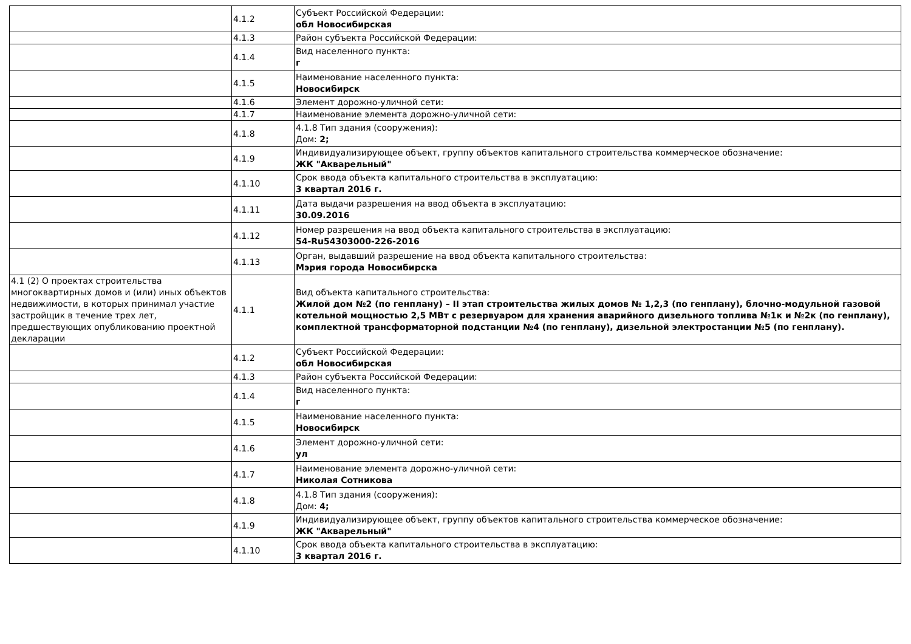| | 4.1.2 | Субъект Российской Федерации: обл Новосибирская |
| | 4.1.3 | Район субъекта Российской Федерации: |
| | 4.1.4 | Вид населенного пункта: г |
| | 4.1.5 | Наименование населенного пункта: Новосибирск |
| | 4.1.6 | Элемент дорожно-уличной сети: |
| | 4.1.7 | Наименование элемента дорожно-уличной сети: |
| | 4.1.8 | 4.1.8 Тип здания (сооружения): Дом: 2; |
| | 4.1.9 | Индивидуализирующее объект, группу объектов капитального строительства коммерческое обозначение: ЖК "Акварельный" |
| | 4.1.10 | Срок ввода объекта капитального строительства в эксплуатацию: 3 квартал 2016 г. |
| | 4.1.11 | Дата выдачи разрешения на ввод объекта в эксплуатацию: 30.09.2016 |
| | 4.1.12 | Номер разрешения на ввод объекта капитального строительства в эксплуатацию: 54-Ru54303000-226-2016 |
| | 4.1.13 | Орган, выдавший разрешение на ввод объекта капитального строительства: Мэрия города Новосибирска |
| 4.1 (2) О проектах строительства многоквартирных домов и (или) иных объектов недвижимости, в которых принимал участие застройщик в течение трех лет, предшествующих опубликованию проектной декларации | 4.1.1 | Вид объекта капитального строительства: Жилой дом №2 (по генплану) – II этап строительства жилых домов № 1,2,3 (по генплану), блочно-модульной газовой котельной мощностью 2,5 МВт с резервуаром для хранения аварийного дизельного топлива №1к и №2к (по генплану), комплектной трансформаторной подстанции №4 (по генплану), дизельной электростанции №5 (по генплану). |
| | 4.1.2 | Субъект Российской Федерации: обл Новосибирская |
| | 4.1.3 | Район субъекта Российской Федерации: |
| | 4.1.4 | Вид населенного пункта: г |
| | 4.1.5 | Наименование населенного пункта: Новосибирск |
| | 4.1.6 | Элемент дорожно-уличной сети: ул |
| | 4.1.7 | Наименование элемента дорожно-уличной сети: Николая Сотникова |
| | 4.1.8 | 4.1.8 Тип здания (сооружения): Дом: 4; |
| | 4.1.9 | Индивидуализирующее объект, группу объектов капитального строительства коммерческое обозначение: ЖК "Акварельный" |
| | 4.1.10 | Срок ввода объекта капитального строительства в эксплуатацию: 3 квартал 2016 г. |